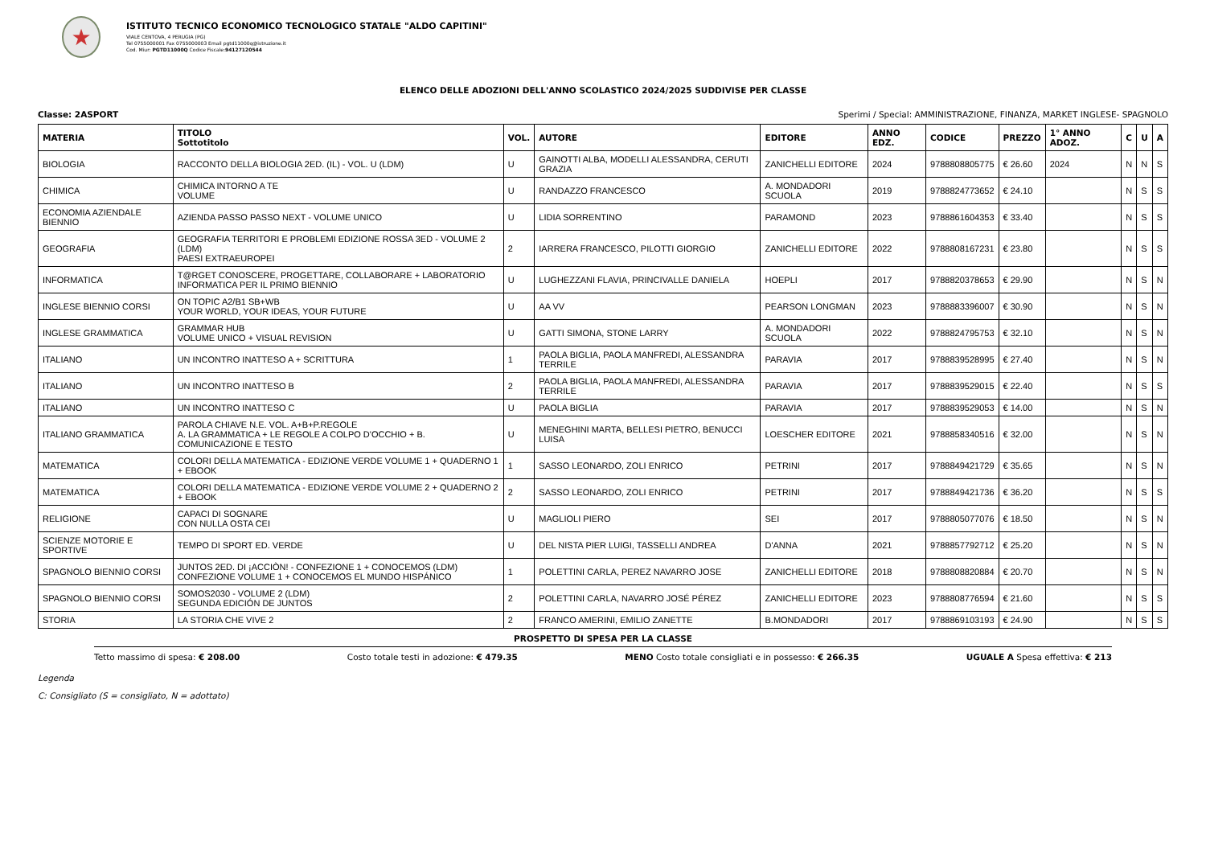★
ISTITUTO TECNICO ECONOMICO TECNOLOGICO STATALE "ALDO CAPITINI"
VIALE CENTOVA, 4 PERUGIA (PG)
Tel 0755000001 Fax 0755000003 Email pgtd11000q@istruzione.it
Cod. Miur: PGTD11000Q Codice Fiscale:94127120544
ELENCO DELLE ADOZIONI DELL'ANNO SCOLASTICO 2024/2025 SUDDIVISE PER CLASSE
Classe: 2ASPORT Sperimi / Special: AMMINISTRAZIONE, FINANZA, MARKET INGLESE- SPAGNOLO
| MATERIA | TITOLO Sottotitolo | VOL. | AUTORE | EDITORE | ANNO EDZ. | CODICE | PREZZO | 1° ANNO ADOZ. | C | U | A |
| --- | --- | --- | --- | --- | --- | --- | --- | --- | --- | --- | --- |
| BIOLOGIA | RACCONTO DELLA BIOLOGIA 2ED. (IL) - VOL. U (LDM) | U | GAINOTTI ALBA, MODELLI ALESSANDRA, CERUTI GRAZIA | ZANICHELLI EDITORE | 2024 | 9788808805775 | € 26.60 | 2024 | N | N | S |
| CHIMICA | CHIMICA INTORNO A TE VOLUME | U | RANDAZZO FRANCESCO | A. MONDADORI SCUOLA | 2019 | 9788824773652 | € 24.10 | | N | S | S |
| ECONOMIA AZIENDALE BIENNIO | AZIENDA PASSO PASSO NEXT - VOLUME UNICO | U | LIDIA SORRENTINO | PARAMOND | 2023 | 9788861604353 | € 33.40 | | N | S | S |
| GEOGRAFIA | GEOGRAFIA TERRITORI E PROBLEMI EDIZIONE ROSSA 3ED - VOLUME 2 (LDM) PAESI EXTRAEUROPEI | 2 | IARRERA FRANCESCO, PILOTTI GIORGIO | ZANICHELLI EDITORE | 2022 | 9788808167231 | € 23.80 | | N | S | S |
| INFORMATICA | T@RGET CONOSCERE, PROGETTARE, COLLABORARE + LABORATORIO INFORMATICA PER IL PRIMO BIENNIO | U | LUGHEZZANI FLAVIA, PRINCIVALLE DANIELA | HOEPLI | 2017 | 9788820378653 | € 29.90 | | N | S | N |
| INGLESE BIENNIO CORSI | ON TOPIC A2/B1 SB+WB YOUR WORLD, YOUR IDEAS, YOUR FUTURE | U | AA VV | PEARSON LONGMAN | 2023 | 9788883396007 | € 30.90 | | N | S | N |
| INGLESE GRAMMATICA | GRAMMAR HUB VOLUME UNICO + VISUAL REVISION | U | GATTI SIMONA, STONE LARRY | A. MONDADORI SCUOLA | 2022 | 9788824795753 | € 32.10 | | N | S | N |
| ITALIANO | UN INCONTRO INATTESO A + SCRITTURA | 1 | PAOLA BIGLIA, PAOLA MANFREDI, ALESSANDRA TERRILE | PARAVIA | 2017 | 9788839528995 | € 27.40 | | N | S | N |
| ITALIANO | UN INCONTRO INATTESO B | 2 | PAOLA BIGLIA, PAOLA MANFREDI, ALESSANDRA TERRILE | PARAVIA | 2017 | 9788839529015 | € 22.40 | | N | S | S |
| ITALIANO | UN INCONTRO INATTESO C | U | PAOLA BIGLIA | PARAVIA | 2017 | 9788839529053 | € 14.00 | | N | S | N |
| ITALIANO GRAMMATICA | PAROLA CHIAVE N.E. VOL. A+B+P.REGOLE A. LA GRAMMATICA + LE REGOLE A COLPO D'OCCHIO + B. COMUNICAZIONE E TESTO | U | MENEGHINI MARTA, BELLESI PIETRO, BENUCCI LUISA | LOESCHER EDITORE | 2021 | 9788858340516 | € 32.00 | | N | S | N |
| MATEMATICA | COLORI DELLA MATEMATICA - EDIZIONE VERDE VOLUME 1 + QUADERNO 1 + EBOOK | 1 | SASSO LEONARDO, ZOLI ENRICO | PETRINI | 2017 | 9788849421729 | € 35.65 | | N | S | N |
| MATEMATICA | COLORI DELLA MATEMATICA - EDIZIONE VERDE VOLUME 2 + QUADERNO 2 + EBOOK | 2 | SASSO LEONARDO, ZOLI ENRICO | PETRINI | 2017 | 9788849421736 | € 36.20 | | N | S | S |
| RELIGIONE | CAPACI DI SOGNARE CON NULLA OSTA CEI | U | MAGLIOLI PIERO | SEI | 2017 | 9788805077076 | € 18.50 | | N | S | N |
| SCIENZE MOTORIE E SPORTIVE | TEMPO DI SPORT ED. VERDE | U | DEL NISTA PIER LUIGI, TASSELLI ANDREA | D'ANNA | 2021 | 9788857792712 | € 25.20 | | N | S | N |
| SPAGNOLO BIENNIO CORSI | JUNTOS 2ED. DI ¡ACCIÒN! - CONFEZIONE 1 + CONOCEMOS (LDM) CONFEZIONE VOLUME 1 + CONOCEMOS EL MUNDO HISPÁNICO | 1 | POLETTINI CARLA, PEREZ NAVARRO JOSE | ZANICHELLI EDITORE | 2018 | 9788808820884 | € 20.70 | | N | S | N |
| SPAGNOLO BIENNIO CORSI | SOMOS2030 - VOLUME 2 (LDM) SEGUNDA EDICIÓN DE JUNTOS | 2 | POLETTINI CARLA, NAVARRO JOSÉ PÉREZ | ZANICHELLI EDITORE | 2023 | 9788808776594 | € 21.60 | | N | S | S |
| STORIA | LA STORIA CHE VIVE 2 | 2 | FRANCO AMERINI, EMILIO ZANETTE | B.MONDADORI | 2017 | 9788869103193 | € 24.90 | | N | S | S |
PROSPETTO DI SPESA PER LA CLASSE
Tetto massimo di spesa: € 208.00 Costo totale testi in adozione: € 479.35 MENO Costo totale consigliati e in possesso: € 266.35 UGUALE A Spesa effettiva: € 213
Legenda
C: Consigliato (S = consigliato, N = adottato)